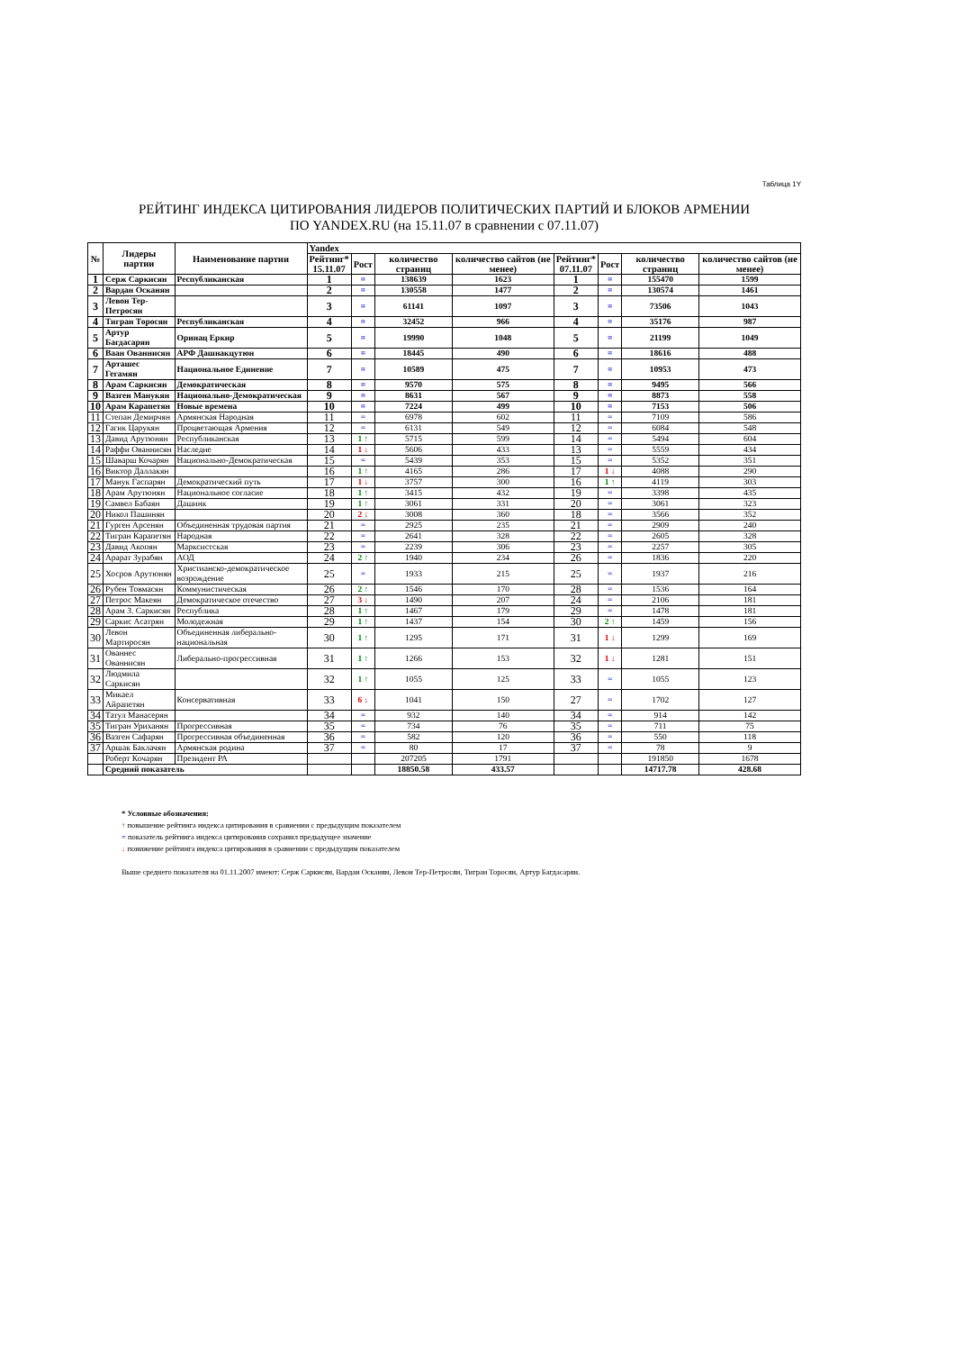Таблица 1Y
РЕЙТИНГ ИНДЕКСА ЦИТИРОВАНИЯ ЛИДЕРОВ ПОЛИТИЧЕСКИХ ПАРТИЙ И БЛОКОВ АРМЕНИИ
ПО YANDEX.RU (на 15.11.07 в сравнении с 07.11.07)
| № | Лидеры партии | Наименование партии | Yandex | | | | | | | |
| --- | --- | --- | --- | --- | --- | --- | --- | --- | --- | --- |
| | | | Рейтинг* 15.11.07 | Рост | количество страниц | количество сайтов (не менее) | Рейтинг* 07.11.07 | Рост | количество страниц | количество сайтов (не менее) |
| 1 | Серж Саркисян | Республиканская | 1 | = | 138639 | 1623 | 1 | = | 155470 | 1599 |
| 2 | Вардан Осканян | | 2 | = | 130558 | 1477 | 2 | = | 130574 | 1461 |
| 3 | Левон Тер-Петросян | | 3 | = | 61141 | 1097 | 3 | = | 73506 | 1043 |
| 4 | Тигран Торосян | Республиканская | 4 | = | 32452 | 966 | 4 | = | 35176 | 987 |
| 5 | Артур Багдасарян | Оринац Еркир | 5 | = | 19990 | 1048 | 5 | = | 21199 | 1049 |
| 6 | Ваан Ованнисян | АРФ Дашнакцутюн | 6 | = | 18445 | 490 | 6 | = | 18616 | 488 |
| 7 | Арташес Гегамян | Национальное Единение | 7 | = | 10589 | 475 | 7 | = | 10953 | 473 |
| 8 | Арам Саркисян | Демократическая | 8 | = | 9570 | 575 | 8 | = | 9495 | 566 |
| 9 | Вазген Манукян | Национально-Демократическая | 9 | = | 8631 | 567 | 9 | = | 8873 | 558 |
| 10 | Арам Карапетян | Новые времена | 10 | = | 7224 | 499 | 10 | = | 7153 | 506 |
| 11 | Степан Демирчян | Армянская Народная | 11 | = | 6978 | 602 | 11 | = | 7109 | 586 |
| 12 | Гагик Царукян | Процветающая Армения | 12 | = | 6131 | 549 | 12 | = | 6084 | 548 |
| 13 | Давид Арутюнян | Республиканская | 13 | 1 ↑ | 5715 | 599 | 14 | = | 5494 | 604 |
| 14 | Раффи Ованнисян | Наследие | 14 | 1 ↓ | 5606 | 433 | 13 | = | 5559 | 434 |
| 15 | Шаварш Кочарян | Национально-Демократическая | 15 | = | 5439 | 353 | 15 | = | 5352 | 351 |
| 16 | Виктор Даллакян | | 16 | 1 ↑ | 4165 | 286 | 17 | 1 ↓ | 4088 | 290 |
| 17 | Манук Гаспарян | Демократический путь | 17 | 1 ↓ | 3757 | 300 | 16 | 1 ↑ | 4119 | 303 |
| 18 | Арам Арутюнян | Национальное согласие | 18 | 1 ↑ | 3415 | 432 | 19 | = | 3398 | 435 |
| 19 | Самвел Бабаян | Дашинк | 19 | 1 ↑ | 3061 | 331 | 20 | = | 3061 | 323 |
| 20 | Никол Пашинян | | 20 | 2 ↓ | 3008 | 360 | 18 | = | 3566 | 352 |
| 21 | Гурген Арсенян | Объединенная трудовая партия | 21 | = | 2925 | 235 | 21 | = | 2909 | 240 |
| 22 | Тигран Карапетян | Народная | 22 | = | 2641 | 328 | 22 | = | 2605 | 328 |
| 23 | Давид Акопян | Марксистская | 23 | = | 2239 | 306 | 23 | = | 2257 | 305 |
| 24 | Арарат Зурабян | АОД | 24 | 2 ↑ | 1940 | 234 | 26 | = | 1836 | 220 |
| 25 | Хосров Арутюнян | Христианско-демократическое возрождение | 25 | = | 1933 | 215 | 25 | = | 1937 | 216 |
| 26 | Рубен Товмасян | Коммунистическая | 26 | 2 ↑ | 1546 | 170 | 28 | = | 1536 | 164 |
| 27 | Петрос Макеян | Демократическое отечество | 27 | 3 ↓ | 1490 | 207 | 24 | = | 2106 | 181 |
| 28 | Арам З. Саркисян | Республика | 28 | 1 ↑ | 1467 | 179 | 29 | = | 1478 | 181 |
| 29 | Саркис Асатрян | Молодежная | 29 | 1 ↑ | 1437 | 154 | 30 | 2 ↑ | 1459 | 156 |
| 30 | Левон Мартиросян | Объединенная либерально-национальная | 30 | 1 ↑ | 1295 | 171 | 31 | 1 ↓ | 1299 | 169 |
| 31 | Ованнес Ованнисян | Либерально-прогрессивная | 31 | 1 ↑ | 1266 | 153 | 32 | 1 ↓ | 1281 | 151 |
| 32 | Людмила Саркисян | | 32 | 1 ↑ | 1055 | 125 | 33 | = | 1055 | 123 |
| 33 | Микаел Айрапетян | Консервативная | 33 | 6 ↓ | 1041 | 150 | 27 | = | 1702 | 127 |
| 34 | Татул Манасерян | | 34 | = | 932 | 140 | 34 | = | 914 | 142 |
| 35 | Тигран Уриханян | Прогрессивная | 35 | = | 734 | 76 | 35 | = | 711 | 75 |
| 36 | Вазген Сафарян | Прогрессивная объединенная | 36 | = | 582 | 120 | 36 | = | 550 | 118 |
| 37 | Аршак Баклачян | Армянская родина | 37 | = | 80 | 17 | 37 | = | 78 | 9 |
| | Роберт Кочарян | Президент РА | | | 207205 | 1791 | | | 191850 | 1678 |
| | Средний показатель | | | | 18850.58 | 433.57 | | | 14717.78 | 428.68 |
* Условные обозначения:
↑ повышение рейтинга индекса цитирования в сравнении с предыдущим показателем
= показатель рейтинга индекса цитирования сохранил предыдущее значение
↓ понижение рейтинга индекса цитирования в сравнении с предыдущим показателем
Выше среднего показателя на 01.11.2007 имеют: Серж Саркисян, Вардан Осканян, Левон Тер-Петросян, Тигран Торосян, Артур Багдасарян.